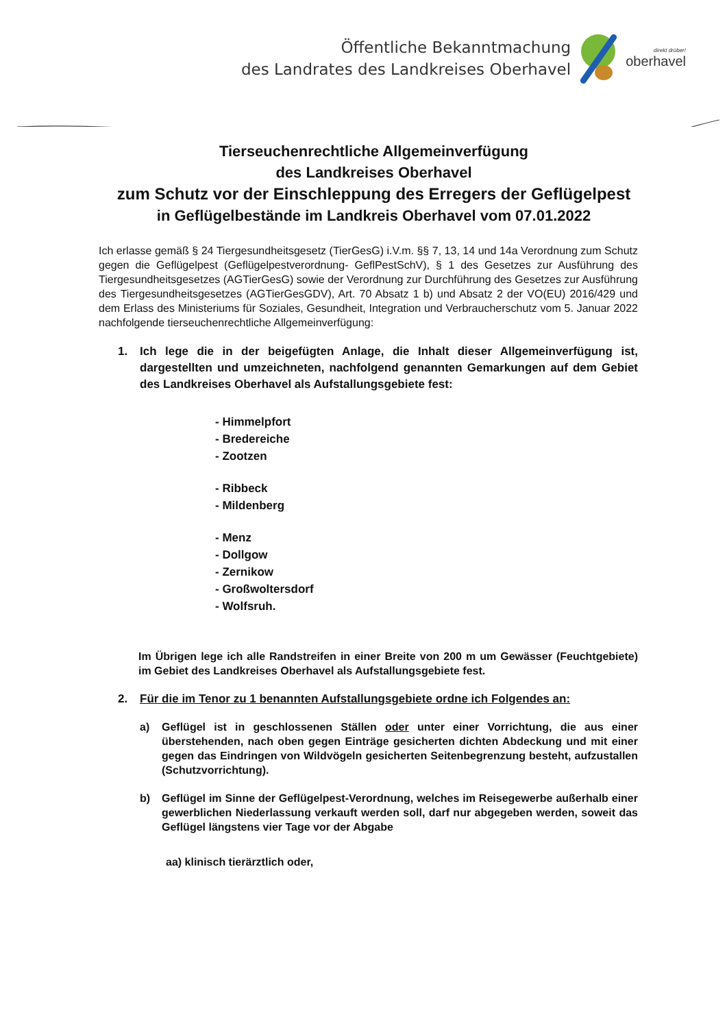Öffentliche Bekanntmachung
des Landrates des Landkreises Oberhavel
direkt drüber!
oberhavel
Tierseuchenrechtliche Allgemeinverfügung
des Landkreises Oberhavel
zum Schutz vor der Einschleppung des Erregers der Geflügelpest
in Geflügelbestände im Landkreis Oberhavel vom 07.01.2022
Ich erlasse gemäß § 24 Tiergesundheitsgesetz (TierGesG) i.V.m. §§ 7, 13, 14 und 14a Verordnung zum Schutz gegen die Geflügelpest (Geflügelpestverordnung- GeflPestSchV), § 1 des Gesetzes zur Ausführung des Tiergesundheitsgesetzes (AGTierGesG) sowie der Verordnung zur Durchführung des Gesetzes zur Ausführung des Tiergesundheitsgesetzes (AGTierGesGDV), Art. 70 Absatz 1 b) und Absatz 2 der VO(EU) 2016/429 und dem Erlass des Ministeriums für Soziales, Gesundheit, Integration und Verbraucherschutz vom 5. Januar 2022 nachfolgende tierseuchenrechtliche Allgemeinverfügung:
1. Ich lege die in der beigefügten Anlage, die Inhalt dieser Allgemeinverfügung ist, dargestellten und umzeichneten, nachfolgend genannten Gemarkungen auf dem Gebiet des Landkreises Oberhavel als Aufstallungsgebiete fest:
- Himmelpfort
- Bredereiche
- Zootzen
- Ribbeck
- Mildenberg
- Menz
- Dollgow
- Zernikow
- Großwoltersdorf
- Wolfsruh.
Im Übrigen lege ich alle Randstreifen in einer Breite von 200 m um Gewässer (Feuchtgebiete) im Gebiet des Landkreises Oberhavel als Aufstallungsgebiete fest.
2. Für die im Tenor zu 1 benannten Aufstallungsgebiete ordne ich Folgendes an:
a) Geflügel ist in geschlossenen Ställen oder unter einer Vorrichtung, die aus einer überstehenden, nach oben gegen Einträge gesicherten dichten Abdeckung und mit einer gegen das Eindringen von Wildvögeln gesicherten Seitenbegrenzung besteht, aufzustallen (Schutzvorrichtung).
b) Geflügel im Sinne der Geflügelpest-Verordnung, welches im Reisegewerbe außerhalb einer gewerblichen Niederlassung verkauft werden soll, darf nur abgegeben werden, soweit das Geflügel längstens vier Tage vor der Abgabe
aa) klinisch tierärztlich oder,